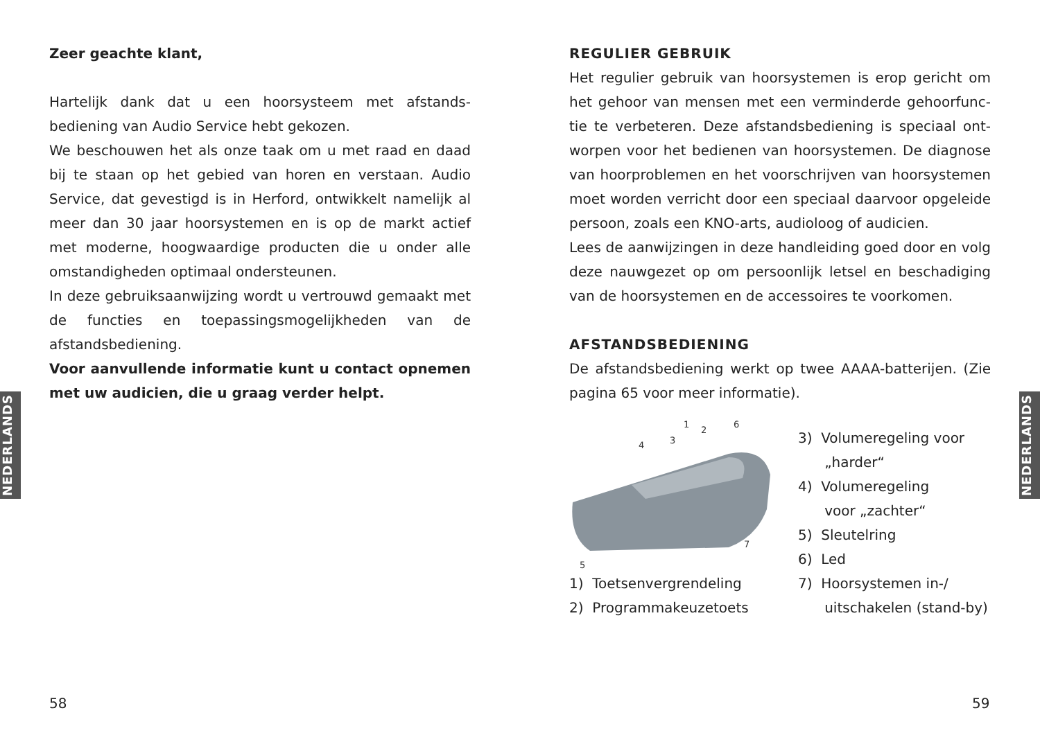NEDERLANDS
NEDERLANDS
Zeer geachte klant,
Hartelijk dank dat u een hoorsysteem met afstands­bediening van Audio Service hebt gekozen.
We beschouwen het als onze taak om u met raad en daad bij te staan op het gebied van horen en verstaan. Audio Service, dat gevestigd is in Herford, ontwikkelt namelijk al meer dan 30 jaar hoorsystemen en is op de markt actief met moderne, hoogwaardige producten die u onder alle omstandigheden optimaal ondersteunen.
In deze gebruiksaanwijzing wordt u vertrouwd gemaakt met de functies en toepassingsmogelijkheden van de afstandsbediening.
Voor aanvullende informatie kunt u contact opnemen met uw audicien, die u graag verder helpt.
REGULIER GEBRUIK
Het regulier gebruik van hoorsystemen is erop gericht om het gehoor van mensen met een verminderde gehoorfunc­tie te verbeteren. Deze afstandsbediening is speciaal ont­worpen voor het bedienen van hoorsystemen. De diagnose van hoorproblemen en het voorschrijven van hoorsyste­men moet worden verricht door een speciaal daarvoor op­geleide persoon, zoals een KNO-arts, audioloog of audi­cien.
Lees de aanwijzingen in deze handleiding goed door en volg deze nauwgezet op om persoonlijk letsel en beschadiging van de hoorsystemen en de accessoires te voorkomen.
AFSTANDSBEDIENING
De afstandsbediening werkt op twee AAAA-batterijen. (Zie pagina 65 voor meer informatie).
1
2
3
4
5
6
7
1) Toetsenvergrendeling
2) Programmakeuzetoets
3) Volumeregeling voor
„harder“
4) Volumeregeling
voor „zachter“
5) Sleutelring
6) Led
7) Hoorsystemen in-/
uitschakelen (stand-by)
58 59